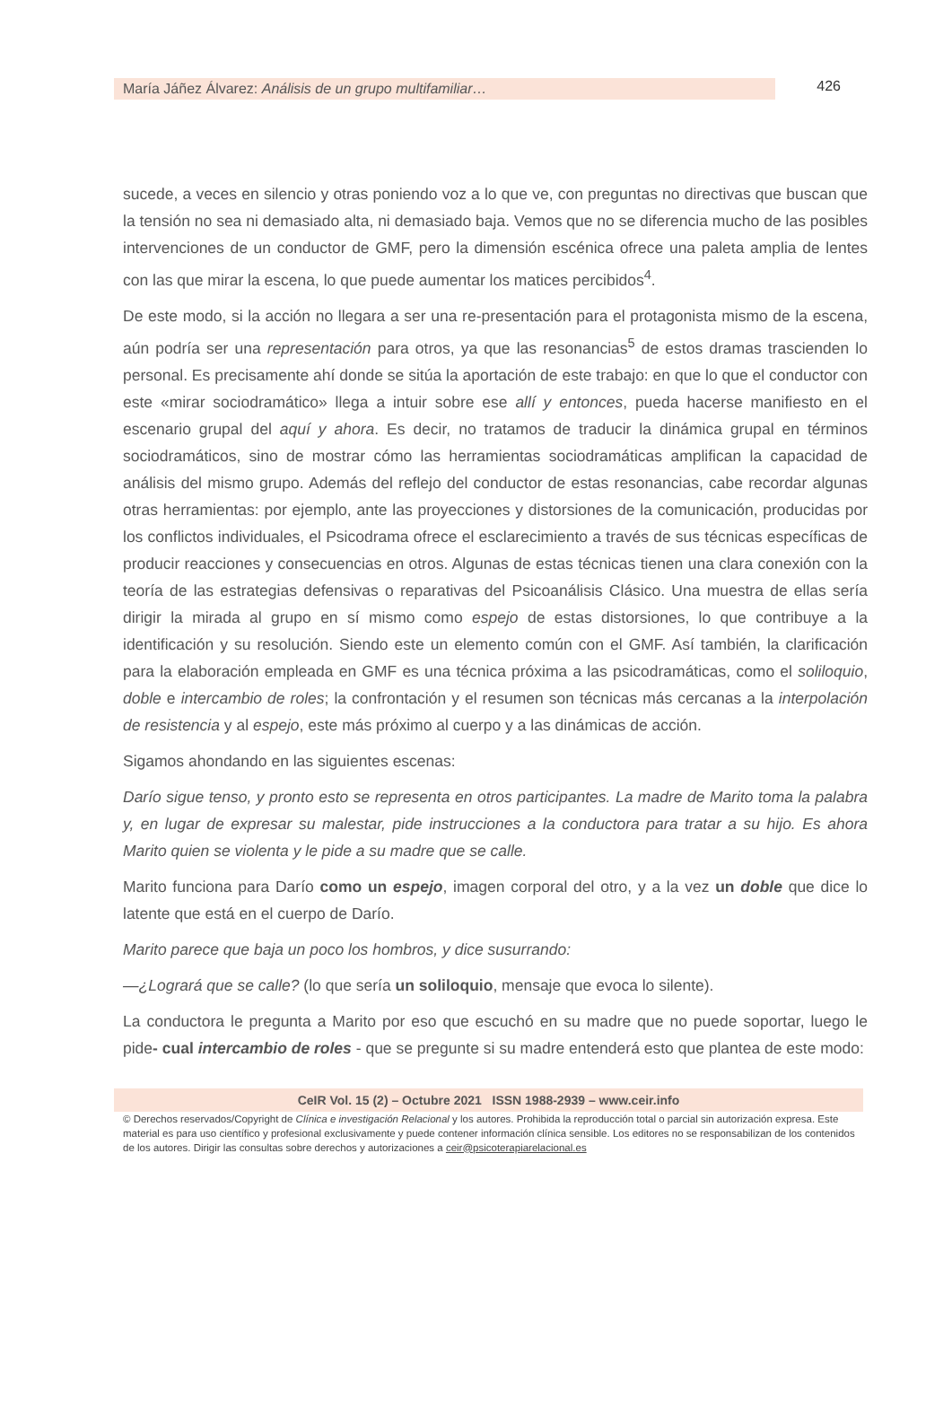María Jáñez Álvarez: Análisis de un grupo multifamiliar…
426
sucede, a veces en silencio y otras poniendo voz a lo que ve, con preguntas no directivas que buscan que la tensión no sea ni demasiado alta, ni demasiado baja. Vemos que no se diferencia mucho de las posibles intervenciones de un conductor de GMF, pero la dimensión escénica ofrece una paleta amplia de lentes con las que mirar la escena, lo que puede aumentar los matices percibidos<sup>4</sup>.
De este modo, si la acción no llegara a ser una re-presentación para el protagonista mismo de la escena, aún podría ser una representación para otros, ya que las resonancias<sup>5</sup> de estos dramas trascienden lo personal. Es precisamente ahí donde se sitúa la aportación de este trabajo: en que lo que el conductor con este «mirar sociodramático» llega a intuir sobre ese allí y entonces, pueda hacerse manifiesto en el escenario grupal del aquí y ahora. Es decir, no tratamos de traducir la dinámica grupal en términos sociodramáticos, sino de mostrar cómo las herramientas sociodramáticas amplifican la capacidad de análisis del mismo grupo. Además del reflejo del conductor de estas resonancias, cabe recordar algunas otras herramientas: por ejemplo, ante las proyecciones y distorsiones de la comunicación, producidas por los conflictos individuales, el Psicodrama ofrece el esclarecimiento a través de sus técnicas específicas de producir reacciones y consecuencias en otros. Algunas de estas técnicas tienen una clara conexión con la teoría de las estrategias defensivas o reparativas del Psicoanálisis Clásico. Una muestra de ellas sería dirigir la mirada al grupo en sí mismo como espejo de estas distorsiones, lo que contribuye a la identificación y su resolución. Siendo este un elemento común con el GMF. Así también, la clarificación para la elaboración empleada en GMF es una técnica próxima a las psicodramáticas, como el soliloquio, doble e intercambio de roles; la confrontación y el resumen son técnicas más cercanas a la interpolación de resistencia y al espejo, este más próximo al cuerpo y a las dinámicas de acción.
Sigamos ahondando en las siguientes escenas:
Darío sigue tenso, y pronto esto se representa en otros participantes. La madre de Marito toma la palabra y, en lugar de expresar su malestar, pide instrucciones a la conductora para tratar a su hijo. Es ahora Marito quien se violenta y le pide a su madre que se calle.
Marito funciona para Darío como un espejo, imagen corporal del otro, y a la vez un doble que dice lo latente que está en el cuerpo de Darío.
Marito parece que baja un poco los hombros, y dice susurrando:
—¿Logrará que se calle? (lo que sería un soliloquio, mensaje que evoca lo silente).
La conductora le pregunta a Marito por eso que escuchó en su madre que no puede soportar, luego le pide- cual intercambio de roles - que se pregunte si su madre entenderá esto que plantea de este modo:
CeIR Vol. 15 (2) – Octubre 2021 ISSN 1988-2939 – www.ceir.info
© Derechos reservados/Copyright de Clínica e investigación Relacional y los autores. Prohibida la reproducción total o parcial sin autorización expresa. Este material es para uso científico y profesional exclusivamente y puede contener información clínica sensible. Los editores no se responsabilizan de los contenidos de los autores. Dirigir las consultas sobre derechos y autorizaciones a ceir@psicoterapiarelacional.es